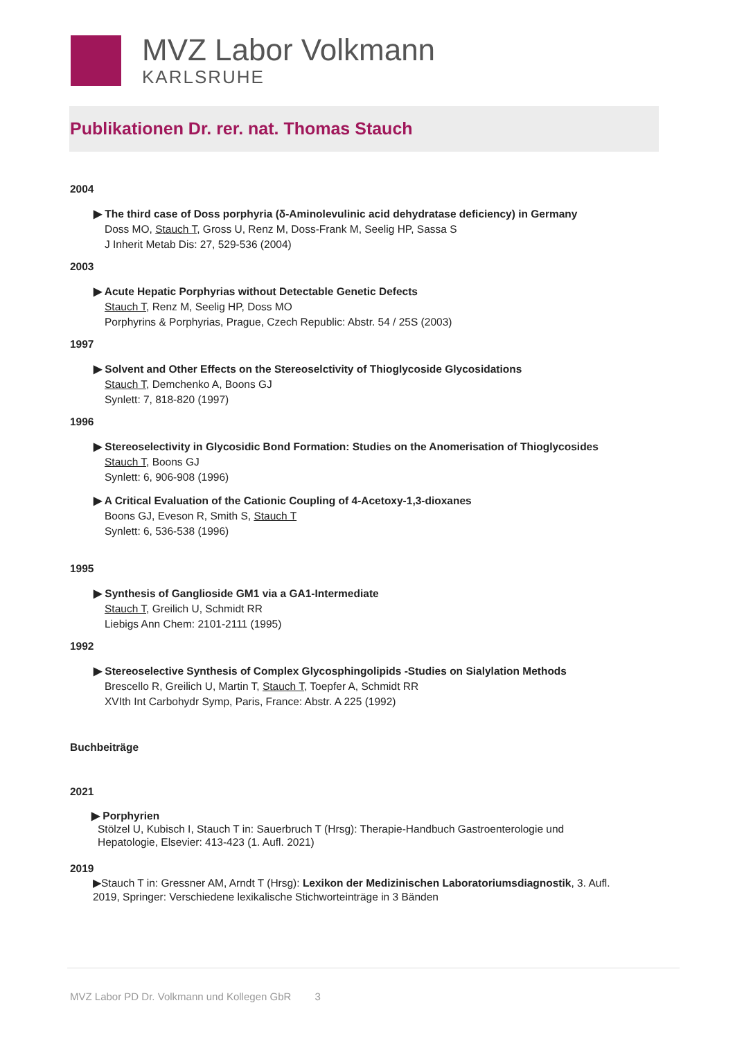MVZ Labor Volkmann
KARLSRUHE
Publikationen Dr. rer. nat. Thomas Stauch
2004
▶ The third case of Doss porphyria (δ-Aminolevulinic acid dehydratase deficiency) in Germany
Doss MO, Stauch T, Gross U, Renz M, Doss-Frank M, Seelig HP, Sassa S
J Inherit Metab Dis: 27, 529-536 (2004)
2003
▶ Acute Hepatic Porphyrias without Detectable Genetic Defects
Stauch T, Renz M, Seelig HP, Doss MO
Porphyrins & Porphyrias, Prague, Czech Republic: Abstr. 54 / 25S (2003)
1997
▶ Solvent and Other Effects on the Stereoselctivity of Thioglycoside Glycosidations
Stauch T, Demchenko A, Boons GJ
Synlett: 7, 818-820 (1997)
1996
▶ Stereoselectivity in Glycosidic Bond Formation: Studies on the Anomerisation of Thioglycosides
Stauch T, Boons GJ
Synlett: 6, 906-908 (1996)
▶ A Critical Evaluation of the Cationic Coupling of 4-Acetoxy-1,3-dioxanes
Boons GJ, Eveson R, Smith S, Stauch T
Synlett: 6, 536-538 (1996)
1995
▶ Synthesis of Ganglioside GM1 via a GA1-Intermediate
Stauch T, Greilich U, Schmidt RR
Liebigs Ann Chem: 2101-2111 (1995)
1992
▶ Stereoselective Synthesis of Complex Glycosphingolipids -Studies on Sialylation Methods
Brescello R, Greilich U, Martin T, Stauch T, Toepfer A, Schmidt RR
XVIth Int Carbohydr Symp, Paris, France: Abstr. A 225 (1992)
Buchbeiträge
2021
▶ Porphyrien
Stölzel U, Kubisch I, Stauch T in: Sauerbruch T (Hrsg): Therapie-Handbuch Gastroenterologie und Hepatologie, Elsevier: 413-423 (1. Aufl. 2021)
2019
▶Stauch T in: Gressner AM, Arndt T (Hrsg): Lexikon der Medizinischen Laboratoriumsdiagnostik, 3. Aufl. 2019, Springer: Verschiedene lexikalische Stichworteinträge in 3 Bänden
MVZ Labor PD Dr. Volkmann und Kollegen GbR 3